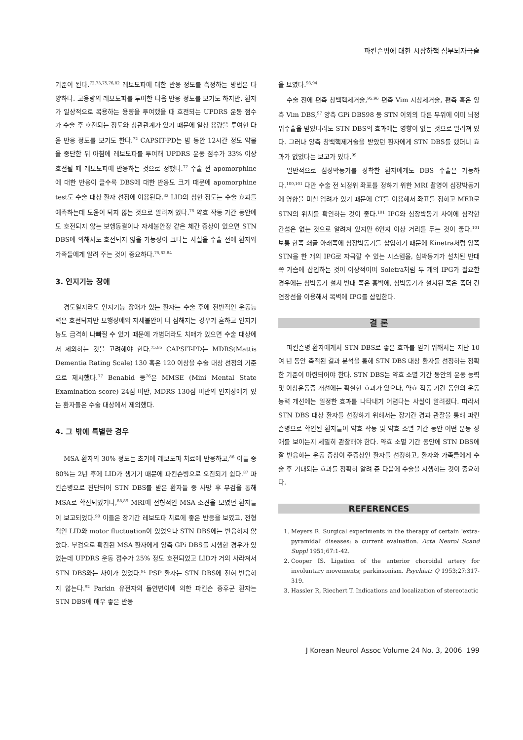파킨슨병에 대한 시상하핵 심부뇌자극술
기준이 된다.<sup>72,73,75,76,82</sup> 레보도파에 대한 반응 정도를 측정하는 방법은 다양하다. 고용량의 레보도파를 투여한 다음 반응 정도를 보기도 하지만, 환자가 일상적으로 복용하는 용량을 투여했을 때 호전되는 UPDRS 운동 점수가 수술 후 호전되는 정도와 상관관계가 있기 때문에 일상 용량을 투여한 다음 반응 정도를 보기도 한다.<sup>72</sup> CAPSIT-PD는 밤 동안 12시간 정도 약물을 중단한 뒤 아침에 레보도파를 투여해 UPDRS 운동 점수가 33% 이상 호전될 때 레보도파에 반응하는 것으로 정했다.<sup>77</sup> 수술 전 apomorphine에 대한 반응이 클수록 DBS에 대한 반응도 크기 때문에 apomorphine test도 수술 대상 환자 선정에 이용된다.<sup>83</sup> LID의 심한 정도는 수술 효과를 예측하는데 도움이 되지 않는 것으로 알려져 있다.<sup>75</sup> 약효 작동 기간 동안에도 호전되지 않는 보행동결이나 자세불안정 같은 체간 증상이 있으면 STN DBS에 의해서도 호전되지 않을 가능성이 크다는 사실을 수술 전에 환자와 가족들에게 알려 주는 것이 중요하다.<sup>75,82,84</sup>
3. 인지기능 장애
경도일지라도 인지기능 장애가 있는 환자는 수술 후에 전반적인 운동능력은 호전되지만 보행장애와 자세불안이 더 심해지는 경우가 흔하고 인지기능도 급격히 나빠질 수 있기 때문에 가볍더라도 치매가 있으면 수술 대상에서 제외하는 것을 고려해야 한다.<sup>75,85</sup> CAPSIT-PD는 MDRS(Mattis Dementia Rating Scale) 130 혹은 120 이상을 수술 대상 선정의 기준으로 제시했다.<sup>77</sup> Benabid 등<sup>76</sup>은 MMSE (Mini Mental State Examination score) 24점 미만, MDRS 130점 미만의 인지장애가 있는 환자들은 수술 대상에서 제외했다.
4. 그 밖에 특별한 경우
MSA 환자의 30% 정도는 초기에 레보도파 치료에 반응하고,<sup>86</sup> 이들 중 80%는 2년 후에 LID가 생기기 때문에 파킨슨병으로 오진되기 쉽다.<sup>87</sup> 파킨슨병으로 진단되어 STN DBS를 받은 환자들 중 사망 후 부검을 통해 MSA로 확진되었거나,<sup>88,89</sup> MRI에 전형적인 MSA 소견을 보였던 환자들이 보고되었다.<sup>90</sup> 이들은 장기간 레보도파 치료에 좋은 반응을 보였고, 전형적인 LID와 motor fluctuation이 있었으나 STN DBS에는 반응하지 않았다. 부검으로 확진된 MSA 환자에게 양측 GPi DBS를 시행한 경우가 있었는데 UPDRS 운동 점수가 25% 정도 호전되었고 LID가 거의 사라져서 STN DBS와는 차이가 있었다.<sup>91</sup> PSP 환자는 STN DBS에 전혀 반응하지 않는다.<sup>92</sup> Parkin 유전자의 돌연변이에 의한 파킨슨 증후군 환자는 STN DBS에 매우 좋은 반응
을 보였다.<sup>93,94</sup>
수술 전에 편측 창백핵제거술,<sup>95,96</sup> 편측 Vim 시상제거술, 편측 혹은 양측 Vim DBS,<sup>97</sup> 양측 GPi DBS98 등 STN 이외의 다른 부위에 이미 뇌정위수술을 받았더라도 STN DBS의 효과에는 영향이 없는 것으로 알려져 있다. 그러나 양측 창백핵제거술을 받았던 환자에게 STN DBS를 했더니 효과가 없었다는 보고가 있다.<sup>99</sup>
일반적으로 심장박동기를 장착한 환자에게도 DBS 수술은 가능하다.<sup>100,101</sup> 다만 수술 전 뇌정위 좌표를 정하기 위한 MRI 촬영이 심장박동기에 영향을 미칠 염려가 있기 때문에 CT를 이용해서 좌표를 정하고 MER로 STN의 위치를 확인하는 것이 좋다.<sup>101</sup> IPG와 심장박동기 사이에 심각한 간섭은 없는 것으로 알려져 있지만 6인치 이상 거리를 두는 것이 좋다.<sup>101</sup> 보통 한쪽 쇄골 아래쪽에 심장박동기를 삽입하기 때문에 Kinetra처럼 양쪽 STN을 한 개의 IPG로 자극할 수 있는 시스템을, 심박동기가 설치된 반대쪽 가슴에 삽입하는 것이 이상적이며 Soletra처럼 두 개의 IPG가 필요한 경우에는 심박동기 설치 반대 쪽은 흉벽에, 심박동기가 설치된 쪽은 좀더 긴 연장선을 이용해서 복벽에 IPG를 삽입한다.
결 론
파킨슨병 환자에게서 STN DBS로 좋은 효과를 얻기 위해서는 지난 10여 년 동안 축적된 결과 분석을 통해 STN DBS 대상 환자를 선정하는 정확한 기준이 마련되어야 한다. STN DBS는 약효 소멸 기간 동안의 운동 능력 및 이상운동증 개선에는 확실한 효과가 있으나, 약효 작동 기간 동안의 운동 능력 개선에는 일정한 효과를 나타내기 어렵다는 사실이 알려졌다. 따라서 STN DBS 대상 환자를 선정하기 위해서는 장기간 경과 관찰을 통해 파킨슨병으로 확인된 환자들이 약효 작동 및 약효 소멸 기간 동안 어떤 운동 장애를 보이는지 세밀히 관찰해야 한다. 약효 소멸 기간 동안에 STN DBS에 잘 반응하는 운동 증상이 주증상인 환자를 선정하고, 환자와 가족들에게 수술 후 기대되는 효과를 정확히 알려 준 다음에 수술을 시행하는 것이 중요하다.
REFERENCES
1. Meyers R. Surgical experiments in the therapy of certain 'extra-pyramidal' diseases: a current evaluation. Acta Neurol Scand Suppl 1951;67:1-42.
2. Cooper IS. Ligation of the anterior choroidal artery for involuntary movements; parkinsonism. Psychiatr Q 1953;27:317-319.
3. Hassler R, Riechert T. Indications and localization of stereotactic
J Korean Neurol Assoc Volume 24 No. 3, 2006 199